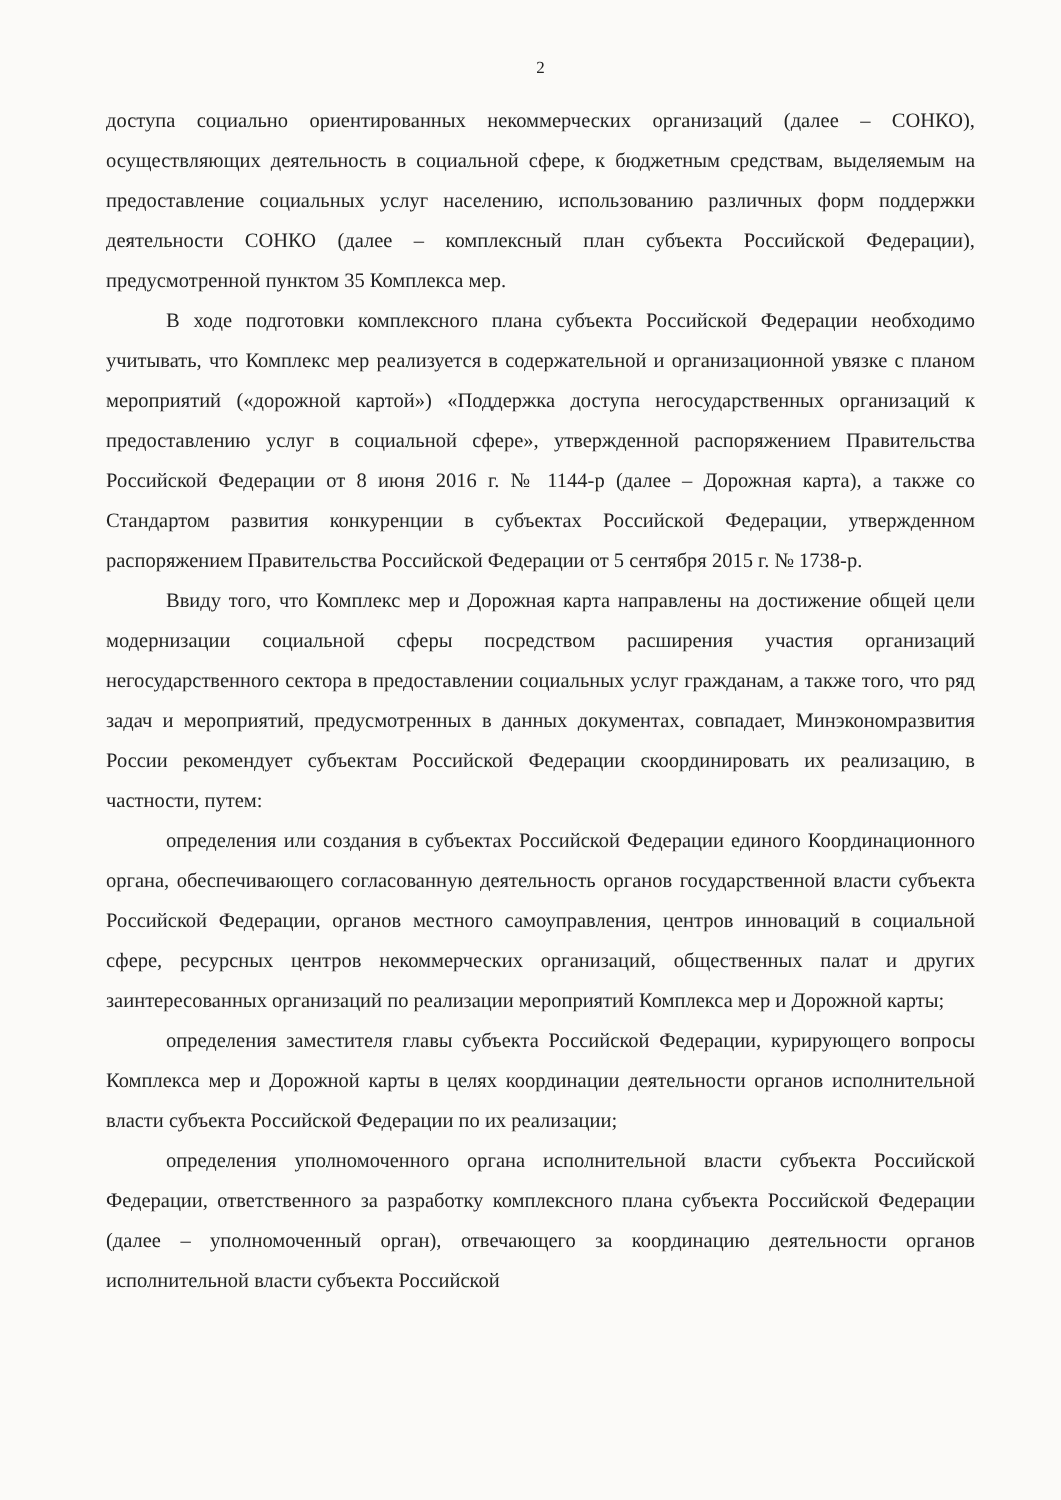2
доступа социально ориентированных некоммерческих организаций (далее – СОНКО), осуществляющих деятельность в социальной сфере, к бюджетным средствам, выделяемым на предоставление социальных услуг населению, использованию различных форм поддержки деятельности СОНКО (далее – комплексный план субъекта Российской Федерации), предусмотренной пунктом 35 Комплекса мер.
В ходе подготовки комплексного плана субъекта Российской Федерации необходимо учитывать, что Комплекс мер реализуется в содержательной и организационной увязке с планом мероприятий («дорожной картой») «Поддержка доступа негосударственных организаций к предоставлению услуг в социальной сфере», утвержденной распоряжением Правительства Российской Федерации от 8 июня 2016 г. № 1144-р (далее – Дорожная карта), а также со Стандартом развития конкуренции в субъектах Российской Федерации, утвержденном распоряжением Правительства Российской Федерации от 5 сентября 2015 г. № 1738-р.
Ввиду того, что Комплекс мер и Дорожная карта направлены на достижение общей цели модернизации социальной сферы посредством расширения участия организаций негосударственного сектора в предоставлении социальных услуг гражданам, а также того, что ряд задач и мероприятий, предусмотренных в данных документах, совпадает, Минэкономразвития России рекомендует субъектам Российской Федерации скоординировать их реализацию, в частности, путем:
определения или создания в субъектах Российской Федерации единого Координационного органа, обеспечивающего согласованную деятельность органов государственной власти субъекта Российской Федерации, органов местного самоуправления, центров инноваций в социальной сфере, ресурсных центров некоммерческих организаций, общественных палат и других заинтересованных организаций по реализации мероприятий Комплекса мер и Дорожной карты;
определения заместителя главы субъекта Российской Федерации, курирующего вопросы Комплекса мер и Дорожной карты в целях координации деятельности органов исполнительной власти субъекта Российской Федерации по их реализации;
определения уполномоченного органа исполнительной власти субъекта Российской Федерации, ответственного за разработку комплексного плана субъекта Российской Федерации (далее – уполномоченный орган), отвечающего за координацию деятельности органов исполнительной власти субъекта Российской